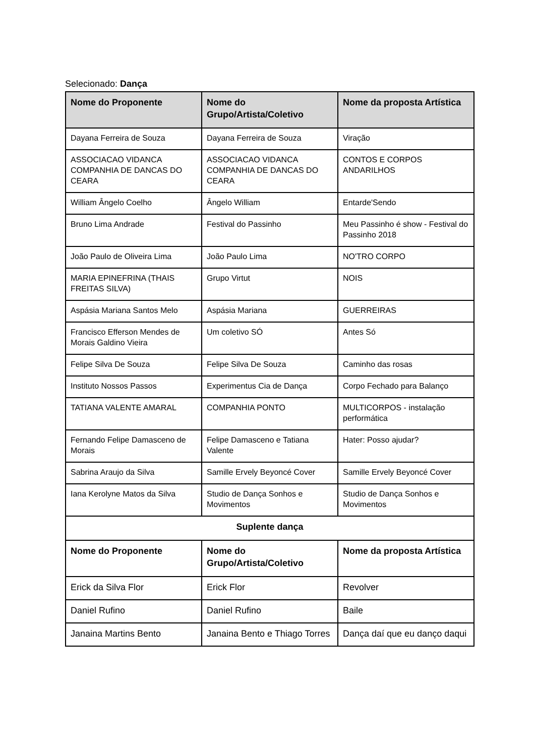Selecionado: Dança
| Nome do Proponente | Nome do Grupo/Artista/Coletivo | Nome da proposta Artística |
| --- | --- | --- |
| Dayana Ferreira de Souza | Dayana Ferreira de Souza | Viração |
| ASSOCIACAO VIDANCA COMPANHIA DE DANCAS DO CEARA | ASSOCIACAO VIDANCA COMPANHIA DE DANCAS DO CEARA | CONTOS E CORPOS ANDARILHOS |
| William Ângelo Coelho | Ângelo William | Entarde'Sendo |
| Bruno Lima Andrade | Festival do Passinho | Meu Passinho é show - Festival do Passinho 2018 |
| João Paulo de Oliveira Lima | João Paulo Lima | NO'TRO CORPO |
| MARIA EPINEFRINA (THAIS FREITAS SILVA) | Grupo Virtut | NOIS |
| Aspásia Mariana Santos Melo | Aspásia Mariana | GUERREIRAS |
| Francisco Efferson Mendes de Morais Galdino Vieira | Um coletivo SÓ | Antes Só |
| Felipe Silva De Souza | Felipe Silva De Souza | Caminho das rosas |
| Instituto Nossos Passos | Experimentus Cia de Dança | Corpo Fechado para Balanço |
| TATIANA VALENTE AMARAL | COMPANHIA PONTO | MULTICORPOS - instalação performática |
| Fernando Felipe Damasceno de Morais | Felipe Damasceno e Tatiana Valente | Hater: Posso ajudar? |
| Sabrina Araujo da Silva | Samille Ervely Beyoncé Cover | Samille Ervely Beyoncé Cover |
| Iana Kerolyne Matos da Silva | Studio de Dança Sonhos e Movimentos | Studio de Dança Sonhos e Movimentos |
| Suplente dança | | |
| Nome do Proponente | Nome do Grupo/Artista/Coletivo | Nome da proposta Artística |
| Erick da Silva Flor | Erick Flor | Revolver |
| Daniel Rufino | Daniel Rufino | Baile |
| Janaina Martins Bento | Janaina Bento e Thiago Torres | Dança daí que eu danço daqui |